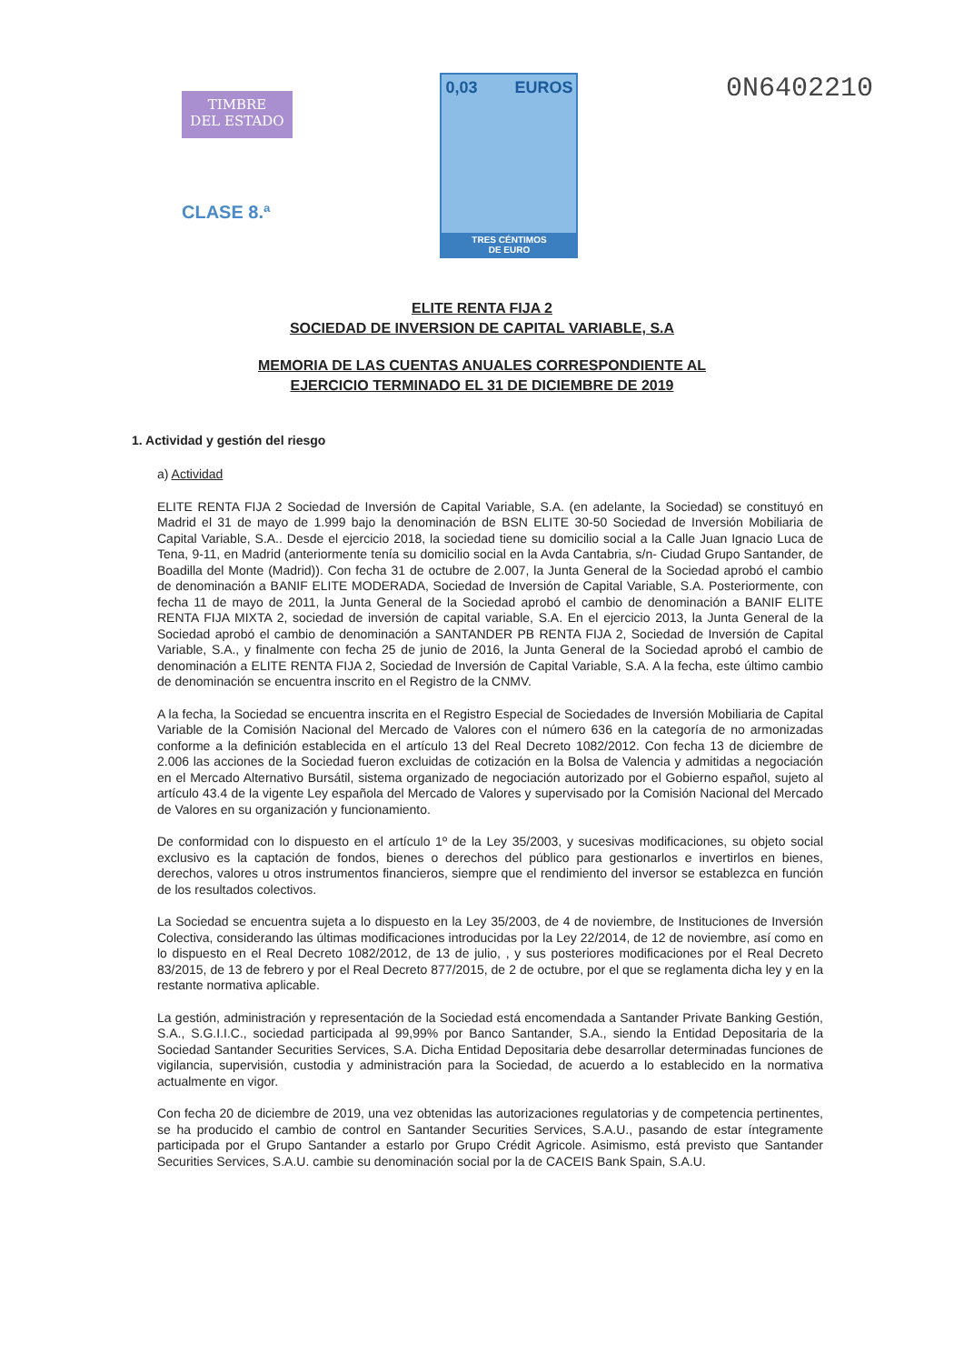TIMBRE
DEL ESTADO
CLASE 8.ª
0,03 EUROS
TRES CÉNTIMOS
DE EURO
0N6402210
ELITE RENTA FIJA 2
SOCIEDAD DE INVERSION DE CAPITAL VARIABLE, S.A
MEMORIA DE LAS CUENTAS ANUALES CORRESPONDIENTE AL
EJERCICIO TERMINADO EL 31 DE DICIEMBRE DE 2019
1. Actividad y gestión del riesgo
a) Actividad
ELITE RENTA FIJA 2 Sociedad de Inversión de Capital Variable, S.A. (en adelante, la Sociedad) se constituyó en Madrid el 31 de mayo de 1.999 bajo la denominación de BSN ELITE 30-50 Sociedad de Inversión Mobiliaria de Capital Variable, S.A.. Desde el ejercicio 2018, la sociedad tiene su domicilio social a la Calle Juan Ignacio Luca de Tena, 9-11, en Madrid (anteriormente tenía su domicilio social en la Avda Cantabria, s/n- Ciudad Grupo Santander, de Boadilla del Monte (Madrid)). Con fecha 31 de octubre de 2.007, la Junta General de la Sociedad aprobó el cambio de denominación a BANIF ELITE MODERADA, Sociedad de Inversión de Capital Variable, S.A. Posteriormente, con fecha 11 de mayo de 2011, la Junta General de la Sociedad aprobó el cambio de denominación a BANIF ELITE RENTA FIJA MIXTA 2, sociedad de inversión de capital variable, S.A. En el ejercicio 2013, la Junta General de la Sociedad aprobó el cambio de denominación a SANTANDER PB RENTA FIJA 2, Sociedad de Inversión de Capital Variable, S.A., y finalmente con fecha 25 de junio de 2016, la Junta General de la Sociedad aprobó el cambio de denominación a ELITE RENTA FIJA 2, Sociedad de Inversión de Capital Variable, S.A. A la fecha, este último cambio de denominación se encuentra inscrito en el Registro de la CNMV.
A la fecha, la Sociedad se encuentra inscrita en el Registro Especial de Sociedades de Inversión Mobiliaria de Capital Variable de la Comisión Nacional del Mercado de Valores con el número 636 en la categoría de no armonizadas conforme a la definición establecida en el artículo 13 del Real Decreto 1082/2012. Con fecha 13 de diciembre de 2.006 las acciones de la Sociedad fueron excluidas de cotización en la Bolsa de Valencia y admitidas a negociación en el Mercado Alternativo Bursátil, sistema organizado de negociación autorizado por el Gobierno español, sujeto al artículo 43.4 de la vigente Ley española del Mercado de Valores y supervisado por la Comisión Nacional del Mercado de Valores en su organización y funcionamiento.
De conformidad con lo dispuesto en el artículo 1º de la Ley 35/2003, y sucesivas modificaciones, su objeto social exclusivo es la captación de fondos, bienes o derechos del público para gestionarlos e invertirlos en bienes, derechos, valores u otros instrumentos financieros, siempre que el rendimiento del inversor se establezca en función de los resultados colectivos.
La Sociedad se encuentra sujeta a lo dispuesto en la Ley 35/2003, de 4 de noviembre, de Instituciones de Inversión Colectiva, considerando las últimas modificaciones introducidas por la Ley 22/2014, de 12 de noviembre, así como en lo dispuesto en el Real Decreto 1082/2012, de 13 de julio, , y sus posteriores modificaciones por el Real Decreto 83/2015, de 13 de febrero y por el Real Decreto 877/2015, de 2 de octubre, por el que se reglamenta dicha ley y en la restante normativa aplicable.
La gestión, administración y representación de la Sociedad está encomendada a Santander Private Banking Gestión, S.A., S.G.I.I.C., sociedad participada al 99,99% por Banco Santander, S.A., siendo la Entidad Depositaria de la Sociedad Santander Securities Services, S.A. Dicha Entidad Depositaria debe desarrollar determinadas funciones de vigilancia, supervisión, custodia y administración para la Sociedad, de acuerdo a lo establecido en la normativa actualmente en vigor.
Con fecha 20 de diciembre de 2019, una vez obtenidas las autorizaciones regulatorias y de competencia pertinentes, se ha producido el cambio de control en Santander Securities Services, S.A.U., pasando de estar íntegramente participada por el Grupo Santander a estarlo por Grupo Crédit Agricole. Asimismo, está previsto que Santander Securities Services, S.A.U. cambie su denominación social por la de CACEIS Bank Spain, S.A.U.